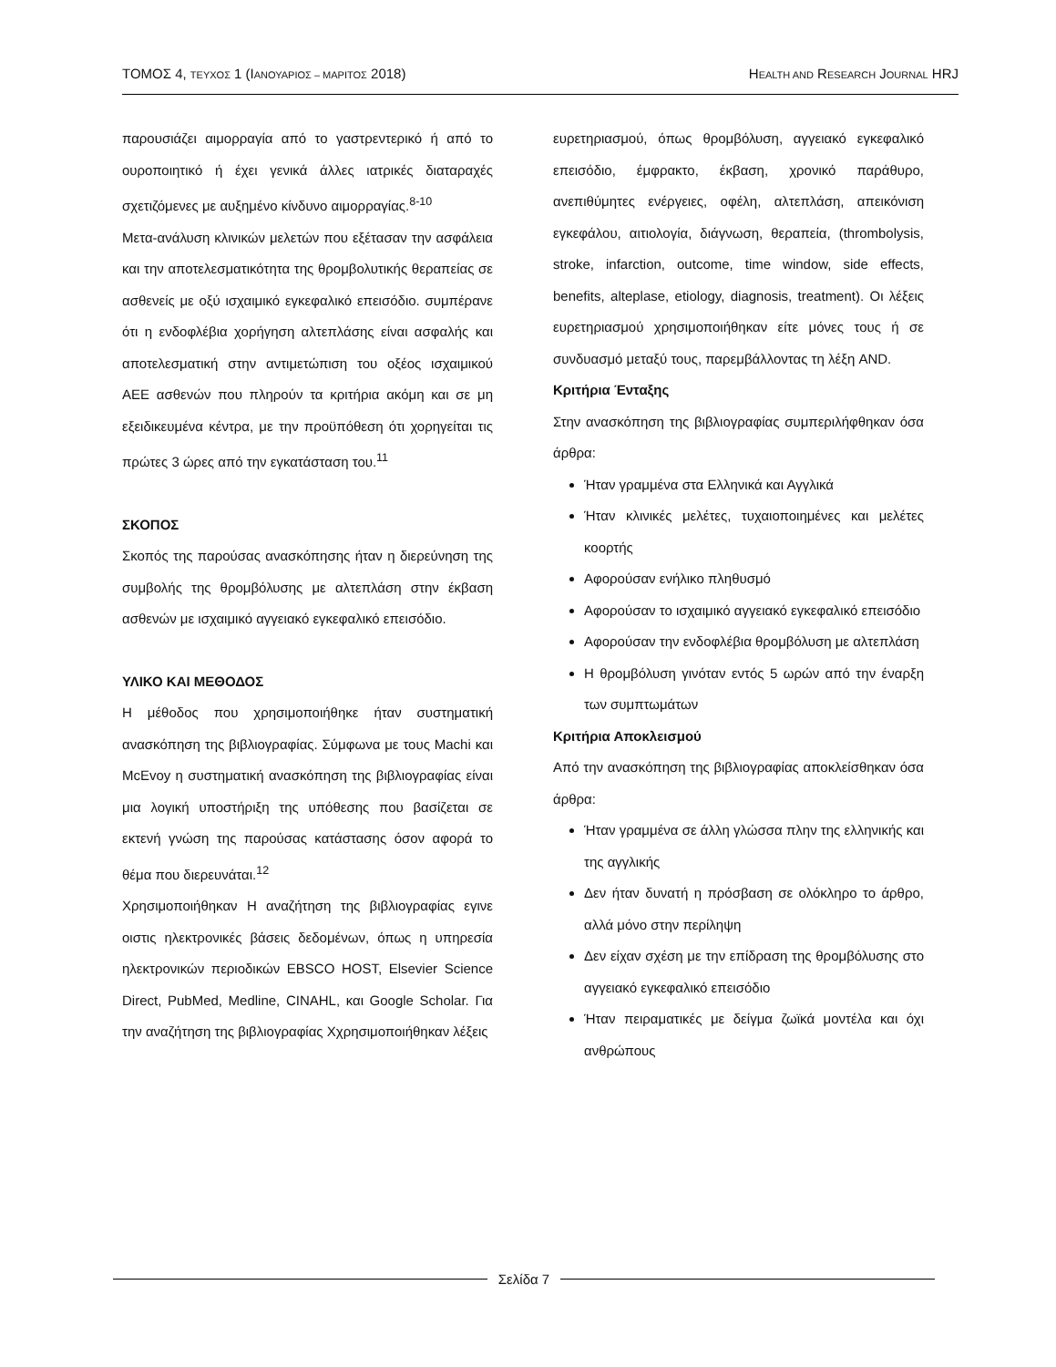ΤΟΜΟΣ 4, ΤΕΥΧΟΣ 1 (ΙΑΝΟΥΑΡΙΟΣ – ΜΑΡΙΤΟΣ 2018)
HEALTH AND RESEARCH JOURNAL HRJ
παρουσιάζει αιμορραγία από το γαστρεντερικό ή από το ουροποιητικό ή έχει γενικά άλλες ιατρικές διαταραχές σχετιζόμενες με αυξημένο κίνδυνο αιμορραγίας.<sup>8-10</sup>
Μετα-ανάλυση κλινικών μελετών που εξέτασαν την ασφάλεια και την αποτελεσματικότητα της θρομβολυτικής θεραπείας σε ασθενείς με οξύ ισχαιμικό εγκεφαλικό επεισόδιο. συμπέρανε ότι η ενδοφλέβια χορήγηση αλτεπλάσης είναι ασφαλής και αποτελεσματική στην αντιμετώπιση του οξέος ισχαιμικού ΑΕΕ ασθενών που πληρούν τα κριτήρια ακόμη και σε μη εξειδικευμένα κέντρα, με την προϋπόθεση ότι χορηγείται τις πρώτες 3 ώρες από την εγκατάσταση του.<sup>11</sup>
ΣΚΟΠΟΣ
Σκοπός της παρούσας ανασκόπησης ήταν η διερεύνηση της συμβολής της θρομβόλυσης με αλτεπλάση στην έκβαση ασθενών με ισχαιμικό αγγειακό εγκεφαλικό επεισόδιο.
ΥΛΙΚΟ ΚΑΙ ΜΕΘΟΔΟΣ
Η μέθοδος που χρησιμοποιήθηκε ήταν συστηματική ανασκόπηση της βιβλιογραφίας. Σύμφωνα με τους Machi και McEvoy η συστηματική ανασκόπηση της βιβλιογραφίας είναι μια λογική υποστήριξη της υπόθεσης που βασίζεται σε εκτενή γνώση της παρούσας κατάστασης όσον αφορά το θέμα που διερευνάται.<sup>12</sup>
Χρησιμοποιήθηκαν Η αναζήτηση της βιβλιογραφίας εγινε οιστις ηλεκτρονικές βάσεις δεδομένων, όπως η υπηρεσία ηλεκτρονικών περιοδικών EBSCO HOST, Elsevier Science Direct, PubMed, Medline, CINAHL, και Google Scholar. Για την αναζήτηση της βιβλιογραφίας Χχρησιμοποιήθηκαν λέξεις
ευρετηριασμού, όπως θρομβόλυση, αγγειακό εγκεφαλικό επεισόδιο, έμφρακτο, έκβαση, χρονικό παράθυρο, ανεπιθύμητες ενέργειες, οφέλη, αλτεπλάση, απεικόνιση εγκεφάλου, αιτιολογία, διάγνωση, θεραπεία, (thrombolysis, stroke, infarction, outcome, time window, side effects, benefits, alteplase, etiology, diagnosis, treatment). Οι λέξεις ευρετηριασμού χρησιμοποιήθηκαν είτε μόνες τους ή σε συνδυασμό μεταξύ τους, παρεμβάλλοντας τη λέξη AND.
Κριτήρια Ένταξης
Στην ανασκόπηση της βιβλιογραφίας συμπεριλήφθηκαν όσα άρθρα:
Ήταν γραμμένα στα Ελληνικά και Αγγλικά
Ήταν κλινικές μελέτες, τυχαιοποιημένες και μελέτες κοορτής
Αφορούσαν ενήλικο πληθυσμό
Αφορούσαν το ισχαιμικό αγγειακό εγκεφαλικό επεισόδιο
Αφορούσαν την ενδοφλέβια θρομβόλυση με αλτεπλάση
Η θρομβόλυση γινόταν εντός 5 ωρών από την έναρξη των συμπτωμάτων
Κριτήρια Αποκλεισμού
Από την ανασκόπηση της βιβλιογραφίας αποκλείσθηκαν όσα άρθρα:
Ήταν γραμμένα σε άλλη γλώσσα πλην της ελληνικής και της αγγλικής
Δεν ήταν δυνατή η πρόσβαση σε ολόκληρο το άρθρο, αλλά μόνο στην περίληψη
Δεν είχαν σχέση με την επίδραση της θρομβόλυσης στο αγγειακό εγκεφαλικό επεισόδιο
Ήταν πειραματικές με δείγμα ζωϊκά μοντέλα και όχι ανθρώπους
Σελίδα 7